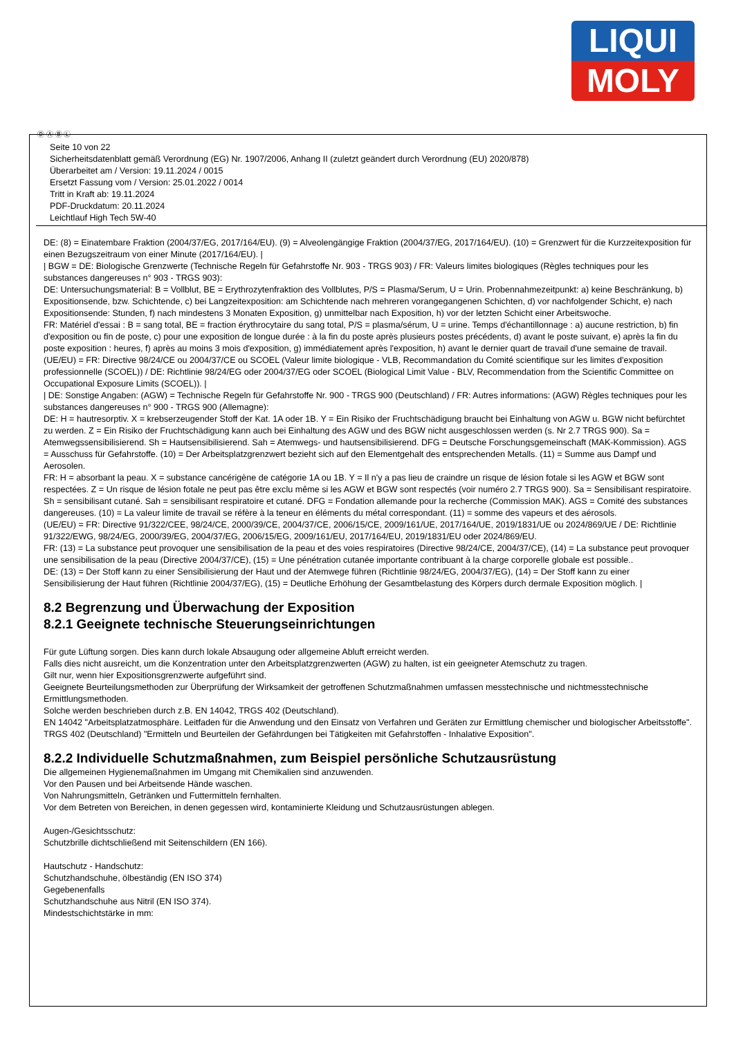LIQUI
MOLY
Ⓓ Ⓐ Ⓑ Ⓛ
Seite 10 von 22
Sicherheitsdatenblatt gemäß Verordnung (EG) Nr. 1907/2006, Anhang II (zuletzt geändert durch Verordnung (EU) 2020/878)
Überarbeitet am / Version: 19.11.2024 / 0015
Ersetzt Fassung vom / Version: 25.01.2022 / 0014
Tritt in Kraft ab: 19.11.2024
PDF-Druckdatum: 20.11.2024
Leichtlauf High Tech 5W-40
DE: (8) = Einatembare Fraktion (2004/37/EG, 2017/164/EU). (9) = Alveolengängige Fraktion (2004/37/EG, 2017/164/EU). (10) = Grenzwert für die Kurzzeitexposition für einen Bezugszeitraum von einer Minute (2017/164/EU). |
| BGW = DE: Biologische Grenzwerte (Technische Regeln für Gefahrstoffe Nr. 903 - TRGS 903) / FR: Valeurs limites biologiques (Règles techniques pour les substances dangereuses n° 903 - TRGS 903):
DE: Untersuchungsmaterial: B = Vollblut, BE = Erythrozytenfraktion des Vollblutes, P/S = Plasma/Serum, U = Urin. Probennahmezeitpunkt: a) keine Beschränkung, b) Expositionsende, bzw. Schichtende, c) bei Langzeitexposition: am Schichtende nach mehreren vorangegangenen Schichten, d) vor nachfolgender Schicht, e) nach Expositionsende: Stunden, f) nach mindestens 3 Monaten Exposition, g) unmittelbar nach Exposition, h) vor der letzten Schicht einer Arbeitswoche.
FR: Matériel d'essai : B = sang total, BE = fraction érythrocytaire du sang total, P/S = plasma/sérum, U = urine. Temps d'échantillonnage : a) aucune restriction, b) fin d'exposition ou fin de poste, c) pour une exposition de longue durée : à la fin du poste après plusieurs postes précédents, d) avant le poste suivant, e) après la fin du poste exposition : heures, f) après au moins 3 mois d'exposition, g) immédiatement après l'exposition, h) avant le dernier quart de travail d'une semaine de travail.
(UE/EU) = FR: Directive 98/24/CE ou 2004/37/CE ou SCOEL (Valeur limite biologique - VLB, Recommandation du Comité scientifique sur les limites d'exposition professionnelle (SCOEL)) / DE: Richtlinie 98/24/EG oder 2004/37/EG oder SCOEL (Biological Limit Value - BLV, Recommendation from the Scientific Committee on Occupational Exposure Limits (SCOEL)). |
| DE: Sonstige Angaben: (AGW) = Technische Regeln für Gefahrstoffe Nr. 900 - TRGS 900 (Deutschland) / FR: Autres informations: (AGW) Règles techniques pour les substances dangereuses n° 900 - TRGS 900 (Allemagne):
DE: H = hautresorptiv. X = krebserzeugender Stoff der Kat. 1A oder 1B. Y = Ein Risiko der Fruchtschädigung braucht bei Einhaltung von AGW u. BGW nicht befürchtet zu werden. Z = Ein Risiko der Fruchtschädigung kann auch bei Einhaltung des AGW und des BGW nicht ausgeschlossen werden (s. Nr 2.7 TRGS 900). Sa = Atemwegssensibilisierend. Sh = Hautsensibilisierend. Sah = Atemwegs- und hautsensibilisierend. DFG = Deutsche Forschungsgemeinschaft (MAK-Kommission). AGS = Ausschuss für Gefahrstoffe. (10) = Der Arbeitsplatzgrenzwert bezieht sich auf den Elementgehalt des entsprechenden Metalls. (11) = Summe aus Dampf und Aerosolen.
FR: H = absorbant la peau. X = substance cancérigène de catégorie 1A ou 1B. Y = Il n'y a pas lieu de craindre un risque de lésion fotale si les AGW et BGW sont respectées. Z = Un risque de lésion fotale ne peut pas être exclu même si les AGW et BGW sont respectés (voir numéro 2.7 TRGS 900). Sa = Sensibilisant respiratoire. Sh = sensibilisant cutané. Sah = sensibilisant respiratoire et cutané. DFG = Fondation allemande pour la recherche (Commission MAK). AGS = Comité des substances dangereuses. (10) = La valeur limite de travail se réfère à la teneur en éléments du métal correspondant. (11) = somme des vapeurs et des aérosols.
(UE/EU) = FR: Directive 91/322/CEE, 98/24/CE, 2000/39/CE, 2004/37/CE, 2006/15/CE, 2009/161/UE, 2017/164/UE, 2019/1831/UE ou 2024/869/UE / DE: Richtlinie 91/322/EWG, 98/24/EG, 2000/39/EG, 2004/37/EG, 2006/15/EG, 2009/161/EU, 2017/164/EU, 2019/1831/EU oder 2024/869/EU.
FR: (13) = La substance peut provoquer une sensibilisation de la peau et des voies respiratoires (Directive 98/24/CE, 2004/37/CE), (14) = La substance peut provoquer une sensibilisation de la peau (Directive 2004/37/CE), (15) = Une pénétration cutanée importante contribuant à la charge corporelle globale est possible..
DE: (13) = Der Stoff kann zu einer Sensibilisierung der Haut und der Atemwege führen (Richtlinie 98/24/EG, 2004/37/EG), (14) = Der Stoff kann zu einer Sensibilisierung der Haut führen (Richtlinie 2004/37/EG), (15) = Deutliche Erhöhung der Gesamtbelastung des Körpers durch dermale Exposition möglich. |
8.2 Begrenzung und Überwachung der Exposition
8.2.1 Geeignete technische Steuerungseinrichtungen
Für gute Lüftung sorgen. Dies kann durch lokale Absaugung oder allgemeine Abluft erreicht werden.
Falls dies nicht ausreicht, um die Konzentration unter den Arbeitsplatzgrenzwerten (AGW) zu halten, ist ein geeigneter Atemschutz zu tragen.
Gilt nur, wenn hier Expositionsgrenzwerte aufgeführt sind.
Geeignete Beurteilungsmethoden zur Überprüfung der Wirksamkeit der getroffenen Schutzmaßnahmen umfassen messtechnische und nichtmesstechnische Ermittlungsmethoden.
Solche werden beschrieben durch z.B. EN 14042, TRGS 402 (Deutschland).
EN 14042 "Arbeitsplatzatmosphäre. Leitfaden für die Anwendung und den Einsatz von Verfahren und Geräten zur Ermittlung chemischer und biologischer Arbeitsstoffe".
TRGS 402 (Deutschland) "Ermitteln und Beurteilen der Gefährdungen bei Tätigkeiten mit Gefahrstoffen - Inhalative Exposition".
8.2.2 Individuelle Schutzmaßnahmen, zum Beispiel persönliche Schutzausrüstung
Die allgemeinen Hygienemaßnahmen im Umgang mit Chemikalien sind anzuwenden.
Vor den Pausen und bei Arbeitsende Hände waschen.
Von Nahrungsmitteln, Getränken und Futtermitteln fernhalten.
Vor dem Betreten von Bereichen, in denen gegessen wird, kontaminierte Kleidung und Schutzausrüstungen ablegen.
Augen-/Gesichtsschutz:
Schutzbrille dichtschließend mit Seitenschildern (EN 166).
Hautschutz - Handschutz:
Schutzhandschuhe, ölbeständig (EN ISO 374)
Gegebenenfalls
Schutzhandschuhe aus Nitril (EN ISO 374).
Mindestschichtstärke in mm: